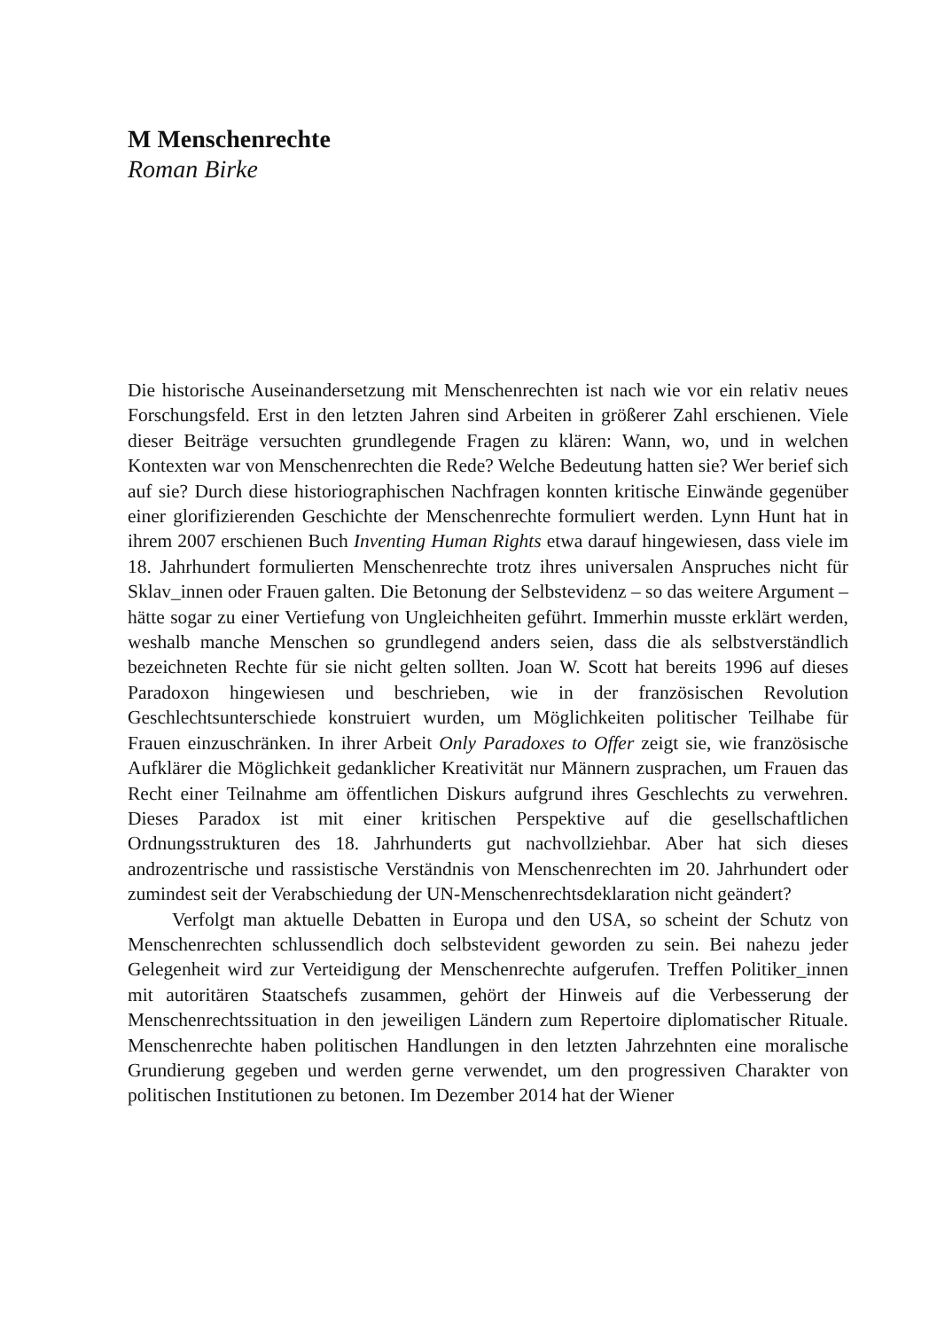M Menschenrechte
Roman Birke
Die historische Auseinandersetzung mit Menschenrechten ist nach wie vor ein relativ neues Forschungsfeld. Erst in den letzten Jahren sind Arbeiten in größerer Zahl erschienen. Viele dieser Beiträge versuchten grundlegende Fragen zu klären: Wann, wo, und in welchen Kontexten war von Menschenrechten die Rede? Welche Bedeutung hatten sie? Wer berief sich auf sie? Durch diese historiographischen Nachfragen konnten kritische Einwände gegenüber einer glorifizierenden Geschichte der Menschenrechte formuliert werden. Lynn Hunt hat in ihrem 2007 erschienen Buch Inventing Human Rights etwa darauf hingewiesen, dass viele im 18. Jahrhundert formulierten Menschenrechte trotz ihres universalen Anspruches nicht für Sklav_innen oder Frauen galten. Die Betonung der Selbstevidenz – so das weitere Argument – hätte sogar zu einer Vertiefung von Ungleichheiten geführt. Immerhin musste erklärt werden, weshalb manche Menschen so grundlegend anders seien, dass die als selbstverständlich bezeichneten Rechte für sie nicht gelten sollten. Joan W. Scott hat bereits 1996 auf dieses Paradoxon hingewiesen und beschrieben, wie in der französischen Revolution Geschlechtsunterschiede konstruiert wurden, um Möglichkeiten politischer Teilhabe für Frauen einzuschränken. In ihrer Arbeit Only Paradoxes to Offer zeigt sie, wie französische Aufklärer die Möglichkeit gedanklicher Kreativität nur Männern zusprachen, um Frauen das Recht einer Teilnahme am öffentlichen Diskurs aufgrund ihres Geschlechts zu verwehren. Dieses Paradox ist mit einer kritischen Perspektive auf die gesellschaftlichen Ordnungsstrukturen des 18. Jahrhunderts gut nachvollziehbar. Aber hat sich dieses androzentrische und rassistische Verständnis von Menschenrechten im 20. Jahrhundert oder zumindest seit der Verabschiedung der UN-Menschenrechtsdeklaration nicht geändert?
Verfolgt man aktuelle Debatten in Europa und den USA, so scheint der Schutz von Menschenrechten schlussendlich doch selbstevident geworden zu sein. Bei nahezu jeder Gelegenheit wird zur Verteidigung der Menschenrechte aufgerufen. Treffen Politiker_innen mit autoritären Staatschefs zusammen, gehört der Hinweis auf die Verbesserung der Menschenrechtssituation in den jeweiligen Ländern zum Repertoire diplomatischer Rituale. Menschenrechte haben politischen Handlungen in den letzten Jahrzehnten eine moralische Grundierung gegeben und werden gerne verwendet, um den progressiven Charakter von politischen Institutionen zu betonen. Im Dezember 2014 hat der Wiener